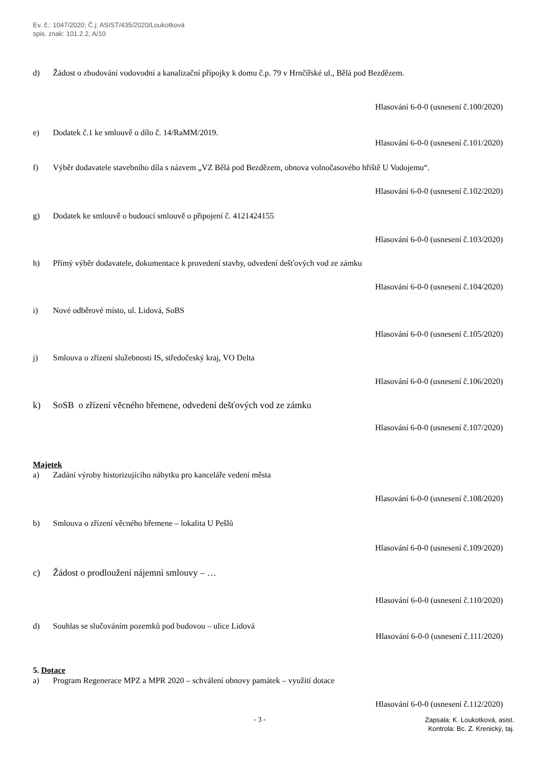Ev. č.: 1047/2020; Č.j: ASIST/435/2020/Loukotková
spis. znak: 101.2.2, A/10
d) Žádost o zbudování vodovodní a kanalizační přípojky k domu č.p. 79 v Hrnčířské ul., Bělá pod Bezdězem.
Hlasování 6-0-0 (usnesení č.100/2020)
e) Dodatek č.1 ke smlouvě o dílo č. 14/RaMM/2019.
Hlasování 6-0-0 (usnesení č.101/2020)
f) Výběr dodavatele stavebního díla s názvem „VZ Bělá pod Bezdězem, obnova volnočasového hřiště U Vodojemu“.
Hlasování 6-0-0 (usnesení č.102/2020)
g) Dodatek ke smlouvě o budoucí smlouvě o připojení č. 4121424155
Hlasování 6-0-0 (usnesení č.103/2020)
h) Přímý výběr dodavatele, dokumentace k provedení stavby, odvedení dešťových vod ze zámku
Hlasování 6-0-0 (usnesení č.104/2020)
i) Nové odběrové místo, ul. Lidová, SoBS
Hlasování 6-0-0 (usnesení č.105/2020)
j) Smlouva o zřízení služebnosti IS, středočeský kraj, VO Delta
Hlasování 6-0-0 (usnesení č.106/2020)
k) SoSB o zřízení věcného břemene, odvedení dešťových vod ze zámku
Hlasování 6-0-0 (usnesení č.107/2020)
Majetek
a) Zadání výroby historizujícího nábytku pro kanceláře vedení města
Hlasování 6-0-0 (usnesení č.108/2020)
b) Smlouva o zřízení věcného břemene – lokalita U Pešlů
Hlasování 6-0-0 (usnesení č.109/2020)
c) Žádost o prodloužení nájemní smlouvy – …
Hlasování 6-0-0 (usnesení č.110/2020)
d) Souhlas se slučováním pozemků pod budovou – ulice Lidová
Hlasování 6-0-0 (usnesení č.111/2020)
5. Dotace
a) Program Regenerace MPZ a MPR 2020 – schválení obnovy památek – využití dotace
Hlasování 6-0-0 (usnesení č.112/2020)
- 3 -
Zapsala: K. Loukotková, asist.
Kontrola: Bc. Z. Krenický, taj.